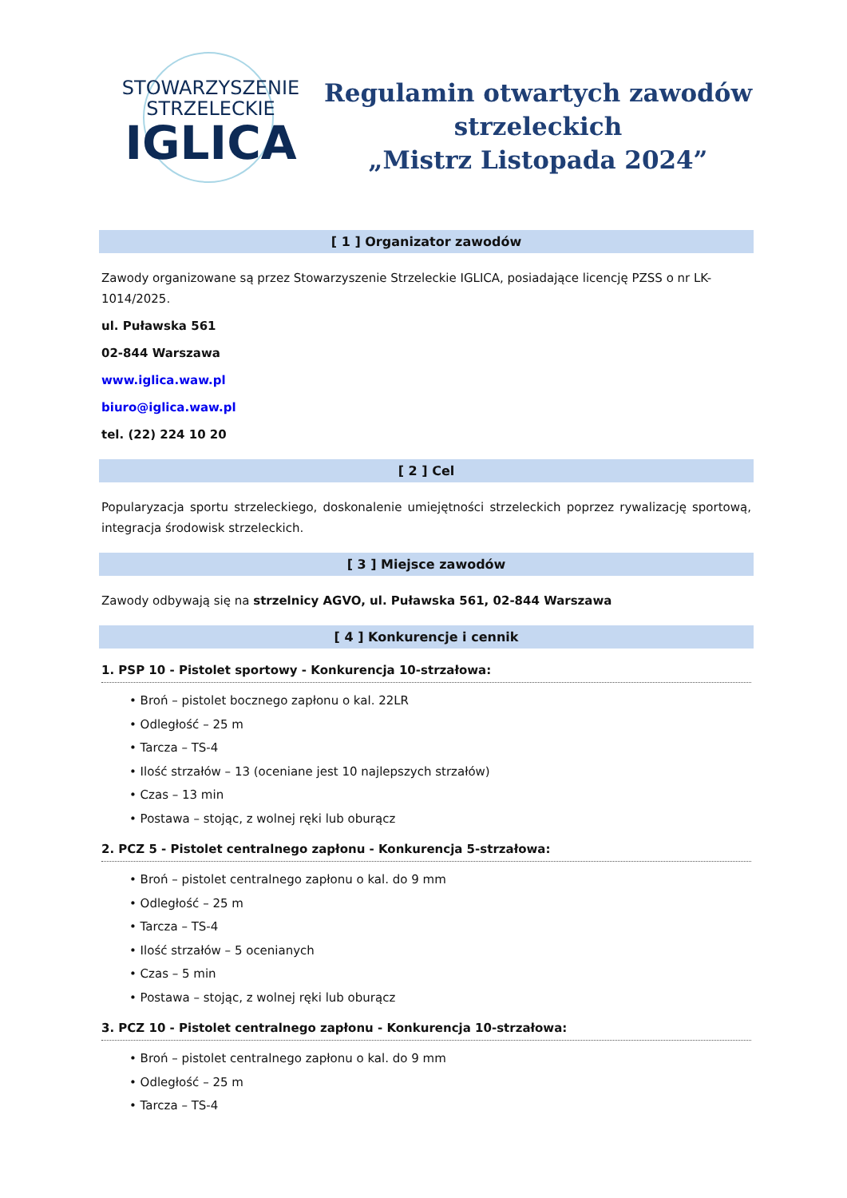STOWARZYSZENIE
STRZELECKIE
IGLICA
Regulamin otwartych zawodów
strzeleckich
„Mistrz Listopada 2024”
[ 1 ] Organizator zawodów
Zawody organizowane są przez Stowarzyszenie Strzeleckie IGLICA, posiadające licencję PZSS o nr LK-1014/2025.
ul. Puławska 561
02-844 Warszawa
www.iglica.waw.pl
biuro@iglica.waw.pl
tel. (22) 224 10 20
[ 2 ] Cel
Popularyzacja sportu strzeleckiego, doskonalenie umiejętności strzeleckich poprzez rywalizację sportową, integracja środowisk strzeleckich.
[ 3 ] Miejsce zawodów
Zawody odbywają się na strzelnicy AGVO, ul. Puławska 561, 02-844 Warszawa
[ 4 ] Konkurencje i cennik
1. PSP 10 - Pistolet sportowy - Konkurencja 10-strzałowa:
• Broń – pistolet bocznego zapłonu o kal. 22LR
• Odległość – 25 m
• Tarcza – TS-4
• Ilość strzałów – 13 (oceniane jest 10 najlepszych strzałów)
• Czas – 13 min
• Postawa – stojąc, z wolnej ręki lub oburącz
2. PCZ 5 - Pistolet centralnego zapłonu - Konkurencja 5-strzałowa:
• Broń – pistolet centralnego zapłonu o kal. do 9 mm
• Odległość – 25 m
• Tarcza – TS-4
• Ilość strzałów – 5 ocenianych
• Czas – 5 min
• Postawa – stojąc, z wolnej ręki lub oburącz
3. PCZ 10 - Pistolet centralnego zapłonu - Konkurencja 10-strzałowa:
• Broń – pistolet centralnego zapłonu o kal. do 9 mm
• Odległość – 25 m
• Tarcza – TS-4